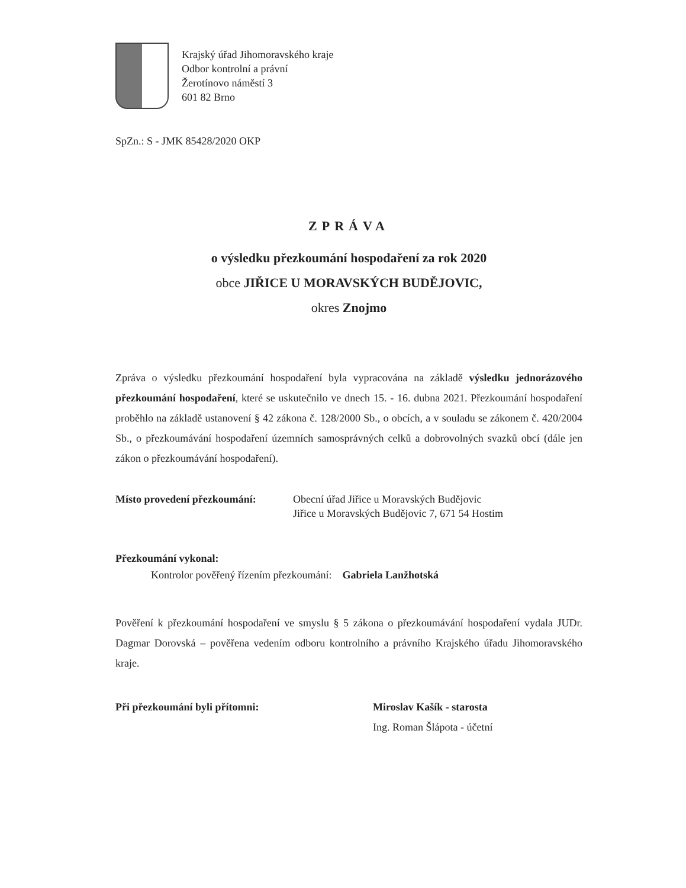Krajský úřad Jihomoravského kraje
Odbor kontrolní a právní
Žerotínovo náměstí 3
601 82 Brno
SpZn.: S - JMK 85428/2020 OKP
ZPRÁVA
o výsledku přezkoumání hospodaření za rok 2020
obce JIŘICE U MORAVSKÝCH BUDĚJOVIC,
okres Znojmo
Zpráva o výsledku přezkoumání hospodaření byla vypracována na základě výsledku jednorázového přezkoumání hospodaření, které se uskutečnilo ve dnech 15. - 16. dubna 2021. Přezkoumání hospodaření proběhlo na základě ustanovení § 42 zákona č. 128/2000 Sb., o obcích, a v souladu se zákonem č. 420/2004 Sb., o přezkoumávání hospodaření územních samosprávných celků a dobrovolných svazků obcí (dále jen zákon o přezkoumávání hospodaření).
Místo provedení přezkoumání: Obecní úřad Jiřice u Moravských Budějovic
Jiřice u Moravských Budějovic 7, 671 54 Hostim
Přezkoumání vykonal:
Kontrolor pověřený řízením přezkoumání: Gabriela Lanžhotská
Pověření k přezkoumání hospodaření ve smyslu § 5 zákona o přezkoumávání hospodaření vydala JUDr. Dagmar Dorovská – pověřena vedením odboru kontrolního a právního Krajského úřadu Jihomoravského kraje.
Při přezkoumání byli přítomni: Miroslav Kašík - starosta
Ing. Roman Šlápota - účetní